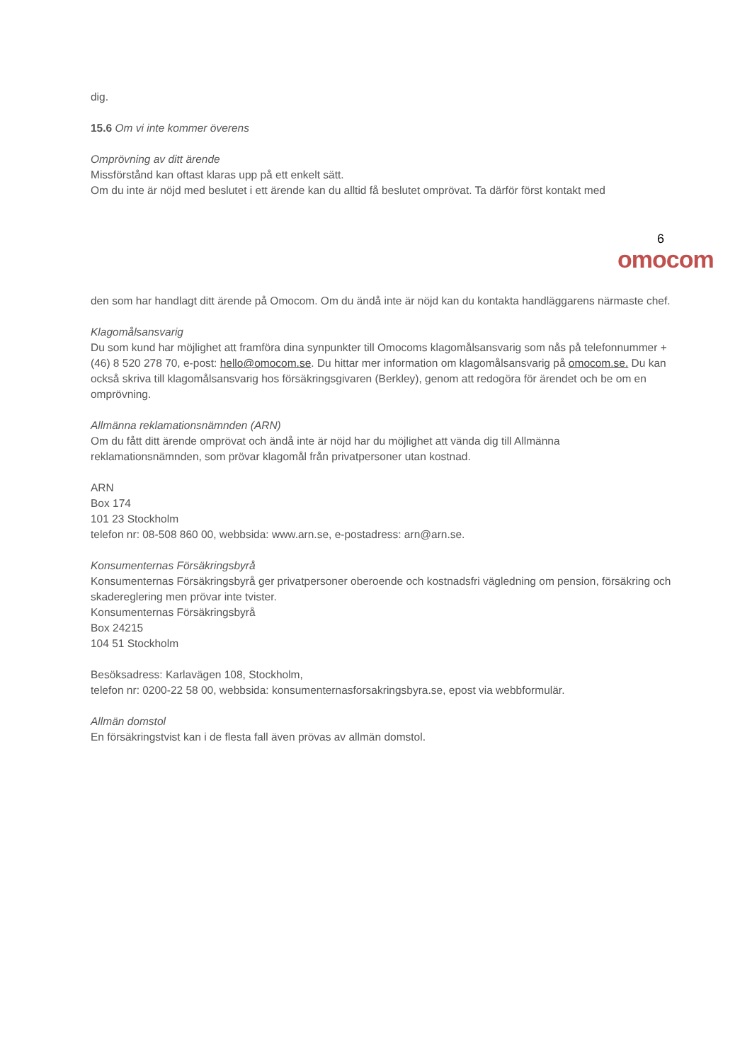dig.
15.6 Om vi inte kommer överens
Omprövning av ditt ärende
Missförstånd kan oftast klaras upp på ett enkelt sätt.
Om du inte är nöjd med beslutet i ett ärende kan du alltid få beslutet omprövat. Ta därför först kontakt med
6
omocom
den som har handlagt ditt ärende på Omocom. Om du ändå inte är nöjd kan du kontakta handläggarens närmaste chef.
Klagomålsansvarig
Du som kund har möjlighet att framföra dina synpunkter till Omocoms klagomålsansvarig som nås på telefonnummer +(46) 8 520 278 70, e-post: hello@omocom.se. Du hittar mer information om klagomålsansvarig på omocom.se. Du kan också skriva till klagomålsansvarig hos försäkringsgivaren (Berkley), genom att redogöra för ärendet och be om en omprövning.
Allmänna reklamationsnämnden (ARN)
Om du fått ditt ärende omprövat och ändå inte är nöjd har du möjlighet att vända dig till Allmänna reklamationsnämnden, som prövar klagomål från privatpersoner utan kostnad.
ARN
Box 174
101 23 Stockholm
telefon nr: 08-508 860 00, webbsida: www.arn.se, e-postadress: arn@arn.se.
Konsumenternas Försäkringsbyrå
Konsumenternas Försäkringsbyrå ger privatpersoner oberoende och kostnadsfri vägledning om pension, försäkring och skadereglering men prövar inte tvister.
Konsumenternas Försäkringsbyrå
Box 24215
104 51 Stockholm
Besöksadress: Karlavägen 108, Stockholm,
telefon nr: 0200-22 58 00, webbsida: konsumenternasforsakringsbyra.se, epost via webbformulär.
Allmän domstol
En försäkringstvist kan i de flesta fall även prövas av allmän domstol.